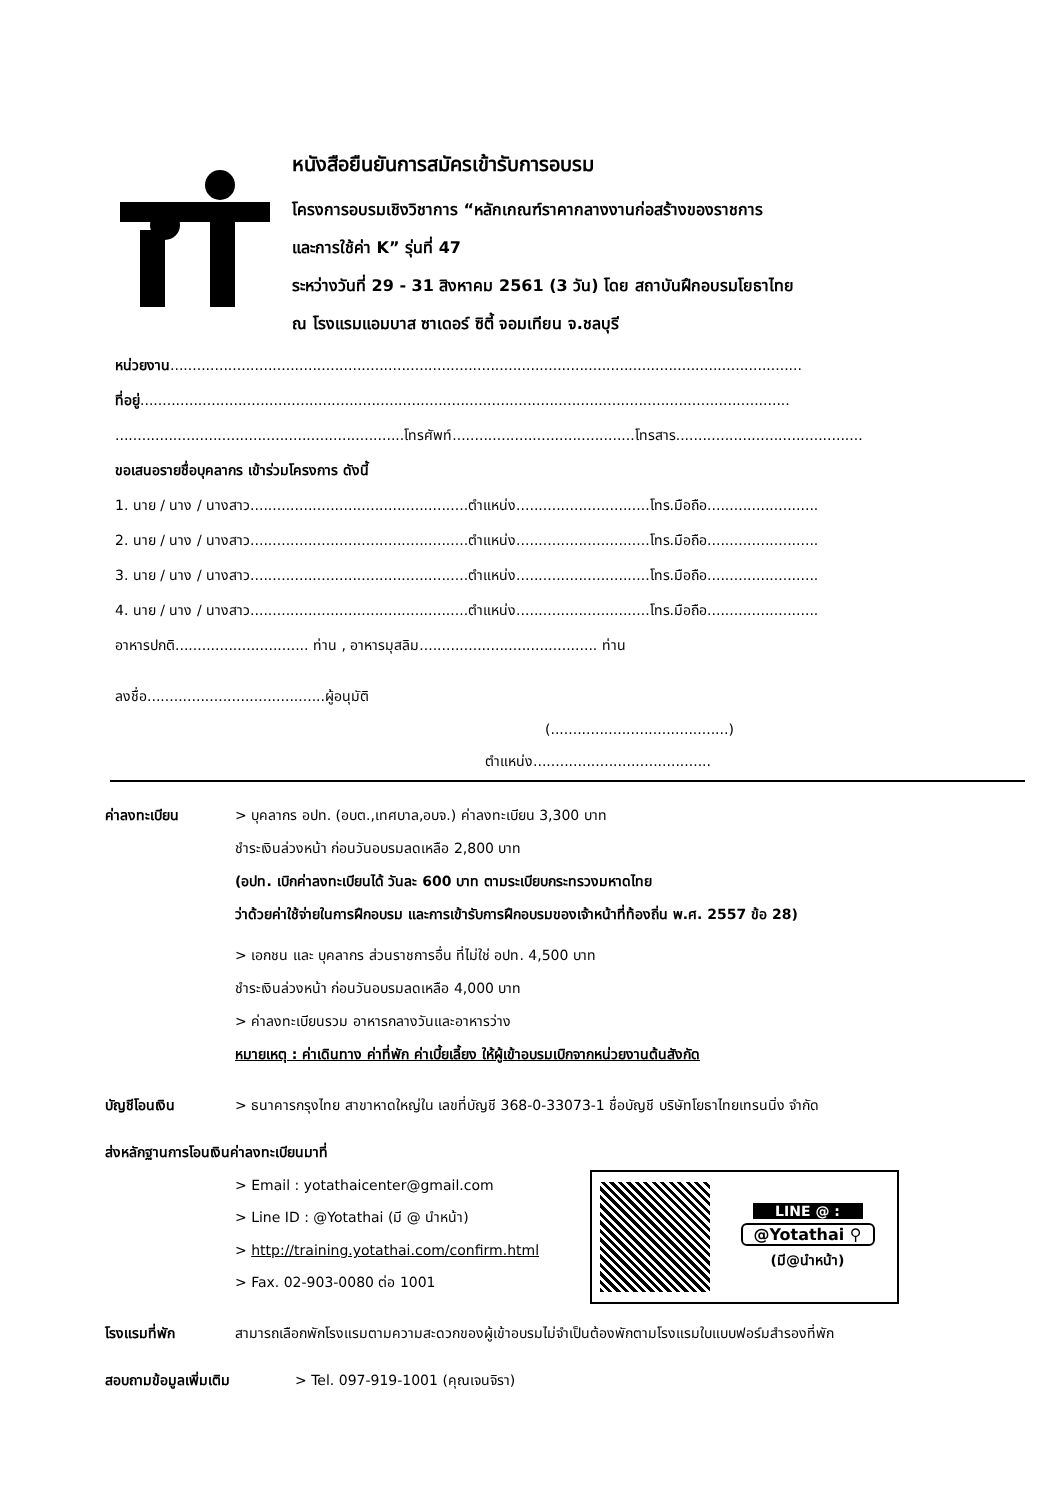หนังสือยืนยันการสมัครเข้ารับการอบรม
โครงการอบรมเชิงวิชาการ “หลักเกณฑ์ราคากลางงานก่อสร้างของราชการ
และการใช้ค่า K” รุ่นที่ 47
ระหว่างวันที่ 29 - 31 สิงหาคม 2561 (3 วัน) โดย สถาบันฝึกอบรมโยธาไทย
ณ โรงแรมแอมบาส ซาเดอร์ ซิตี้ จอมเทียน จ.ชลบุรี
หน่วยงาน..............................................................................................................................................
ที่อยู่..................................................................................................................................................
.................................................................โทรศัพท์.........................................โทรสาร..........................................
ขอเสนอรายชื่อบุคลากร เข้าร่วมโครงการ ดังนี้
1. นาย / นาง / นางสาว.................................................ตำแหน่ง..............................โทร.มือถือ.........................
2. นาย / นาง / นางสาว.................................................ตำแหน่ง..............................โทร.มือถือ.........................
3. นาย / นาง / นางสาว.................................................ตำแหน่ง..............................โทร.มือถือ.........................
4. นาย / นาง / นางสาว.................................................ตำแหน่ง..............................โทร.มือถือ.........................
อาหารปกติ.............................. ท่าน , อาหารมุสลิม........................................ ท่าน
ลงชื่อ........................................ผู้อนุมัติ
(........................................)
ตำแหน่ง........................................
ค่าลงทะเบียน > บุคลากร อปท. (อบต.,เทศบาล,อบจ.) ค่าลงทะเบียน 3,300 บาท
ชำระเงินล่วงหน้า ก่อนวันอบรมลดเหลือ 2,800 บาท
(อปท. เบิกค่าลงทะเบียนได้ วันละ 600 บาท ตามระเบียบกระทรวงมหาดไทย
ว่าด้วยค่าใช้จ่ายในการฝึกอบรม และการเข้ารับการฝึกอบรมของเจ้าหน้าที่ท้องถิ่น พ.ศ. 2557 ข้อ 28)
> เอกชน และ บุคลากร ส่วนราชการอื่น ที่ไม่ใช่ อปท. 4,500 บาท
ชำระเงินล่วงหน้า ก่อนวันอบรมลดเหลือ 4,000 บาท
> ค่าลงทะเบียนรวม อาหารกลางวันและอาหารว่าง
หมายเหตุ : ค่าเดินทาง ค่าที่พัก ค่าเบี้ยเลี้ยง ให้ผู้เข้าอบรมเบิกจากหน่วยงานต้นสังกัด
บัญชีโอนเงิน > ธนาคารกรุงไทย สาขาหาดใหญ่ใน เลขที่บัญชี 368-0-33073-1 ชื่อบัญชี บริษัทโยธาไทยเทรนนิ่ง จำกัด
ส่งหลักฐานการโอนเงินค่าลงทะเบียนมาที่
> Email : yotathaicenter@gmail.com
> Line ID : @Yotathai (มี @ นำหน้า)
> http://training.yotathai.com/confirm.html
> Fax. 02-903-0080 ต่อ 1001
โรงแรมที่พัก สามารถเลือกพักโรงแรมตามความสะดวกของผู้เข้าอบรมไม่จำเป็นต้องพักตามโรงแรมใบแบบฟอร์มสำรองที่พัก
สอบถามข้อมูลเพิ่มเติม > Tel. 097-919-1001 (คุณเจนจิรา)
LINE @ :
@Yotathai ⚲
(มี@นำหน้า)